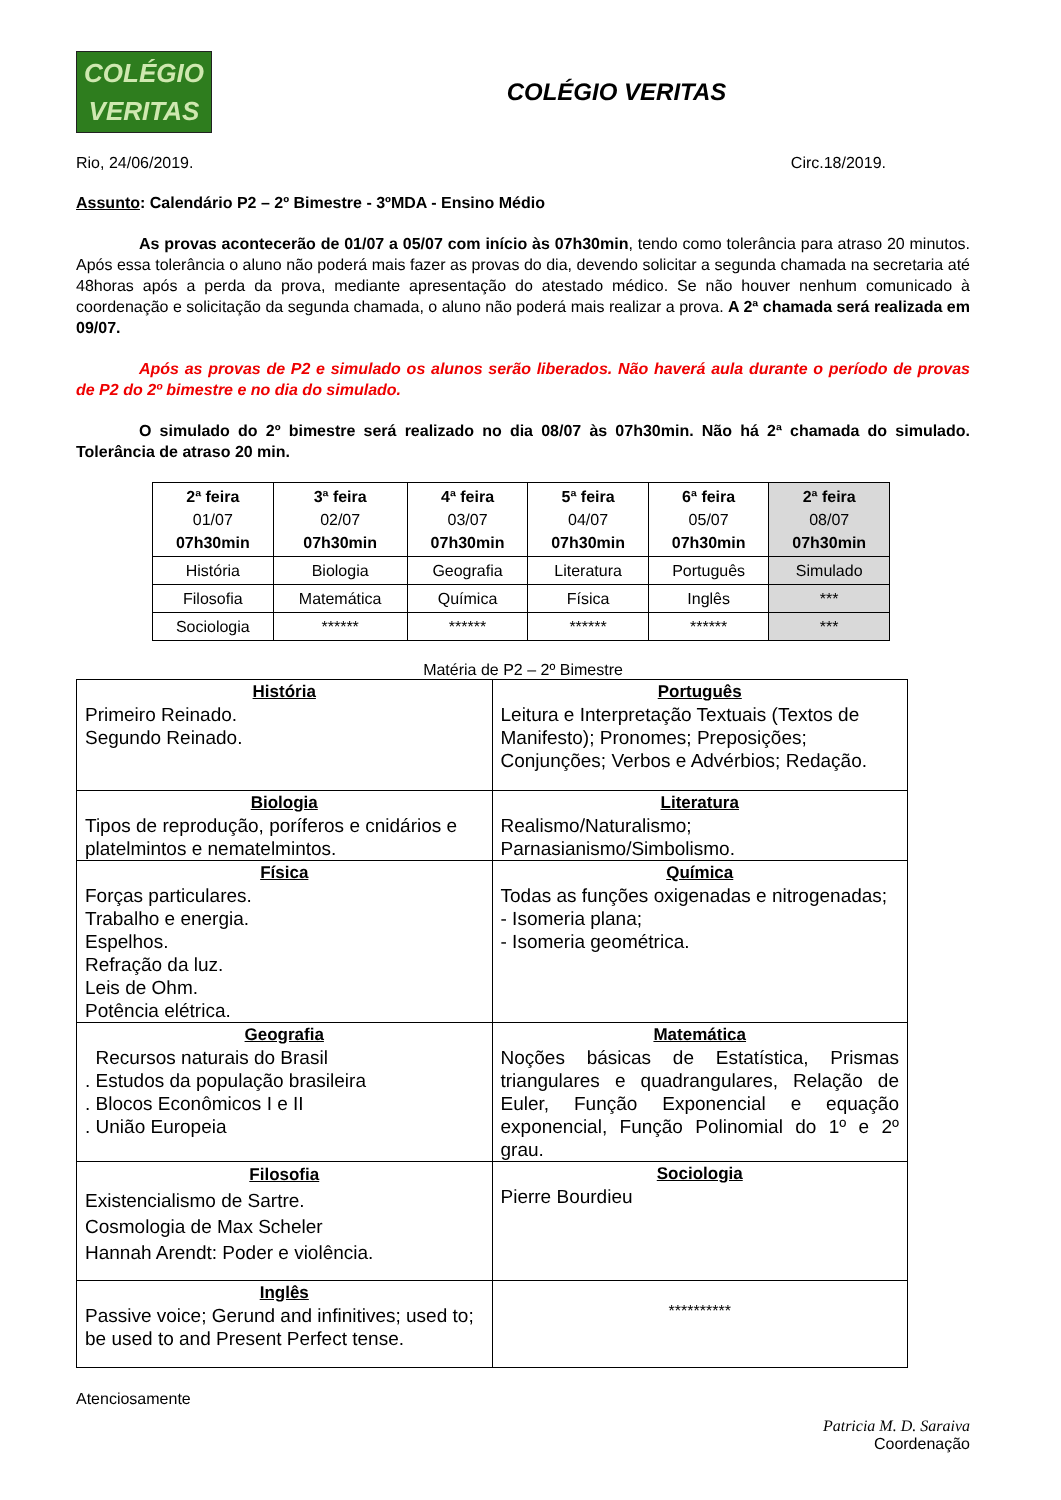COLÉGIO
VERITAS
COLÉGIO VERITAS
Rio, 24/06/2019. Circ.18/2019.
Assunto: Calendário P2 – 2º Bimestre - 3ºMDA - Ensino Médio
As provas acontecerão de 01/07 a 05/07 com início às 07h30min, tendo como tolerância para atraso 20 minutos. Após essa tolerância o aluno não poderá mais fazer as provas do dia, devendo solicitar a segunda chamada na secretaria até 48horas após a perda da prova, mediante apresentação do atestado médico. Se não houver nenhum comunicado à coordenação e solicitação da segunda chamada, o aluno não poderá mais realizar a prova. A 2ª chamada será realizada em 09/07.
Após as provas de P2 e simulado os alunos serão liberados. Não haverá aula durante o período de provas de P2 do 2º bimestre e no dia do simulado.
O simulado do 2º bimestre será realizado no dia 08/07 às 07h30min. Não há 2ª chamada do simulado. Tolerância de atraso 20 min.
| 2ª feira 01/07 07h30min | 3ª feira 02/07 07h30min | 4ª feira 03/07 07h30min | 5ª feira 04/07 07h30min | 6ª feira 05/07 07h30min | 2ª feira 08/07 07h30min |
| História | Biologia | Geografia | Literatura | Português | Simulado |
| Filosofia | Matemática | Química | Física | Inglês | *** |
| Sociologia | ****** | ****** | ****** | ****** | *** |
Matéria de P2 – 2º Bimestre
| História Primeiro Reinado. Segundo Reinado. | Português Leitura e Interpretação Textuais (Textos de Manifesto); Pronomes; Preposições; Conjunções; Verbos e Advérbios; Redação. |
| Biologia Tipos de reprodução, poríferos e cnidários e platelmintos e nematelmintos. | Literatura Realismo/Naturalismo; Parnasianismo/Simbolismo. |
| Física Forças particulares. Trabalho e energia. Espelhos. Refração da luz. Leis de Ohm. Potência elétrica. | Química Todas as funções oxigenadas e nitrogenadas; - Isomeria plana; - Isomeria geométrica. |
| Geografia Recursos naturais do Brasil . Estudos da população brasileira . Blocos Econômicos I e II . União Europeia | Matemática Noções básicas de Estatística, Prismas triangulares e quadrangulares, Relação de Euler, Função Exponencial e equação exponencial, Função Polinomial do 1º e 2º grau. |
| Filosofia Existencialismo de Sartre. Cosmologia de Max Scheler Hannah Arendt: Poder e violência. | Sociologia Pierre Bourdieu |
| Inglês Passive voice; Gerund and infinitives; used to; be used to and Present Perfect tense. | ********** |
Atenciosamente
Patricia M. D. Saraiva
Coordenação